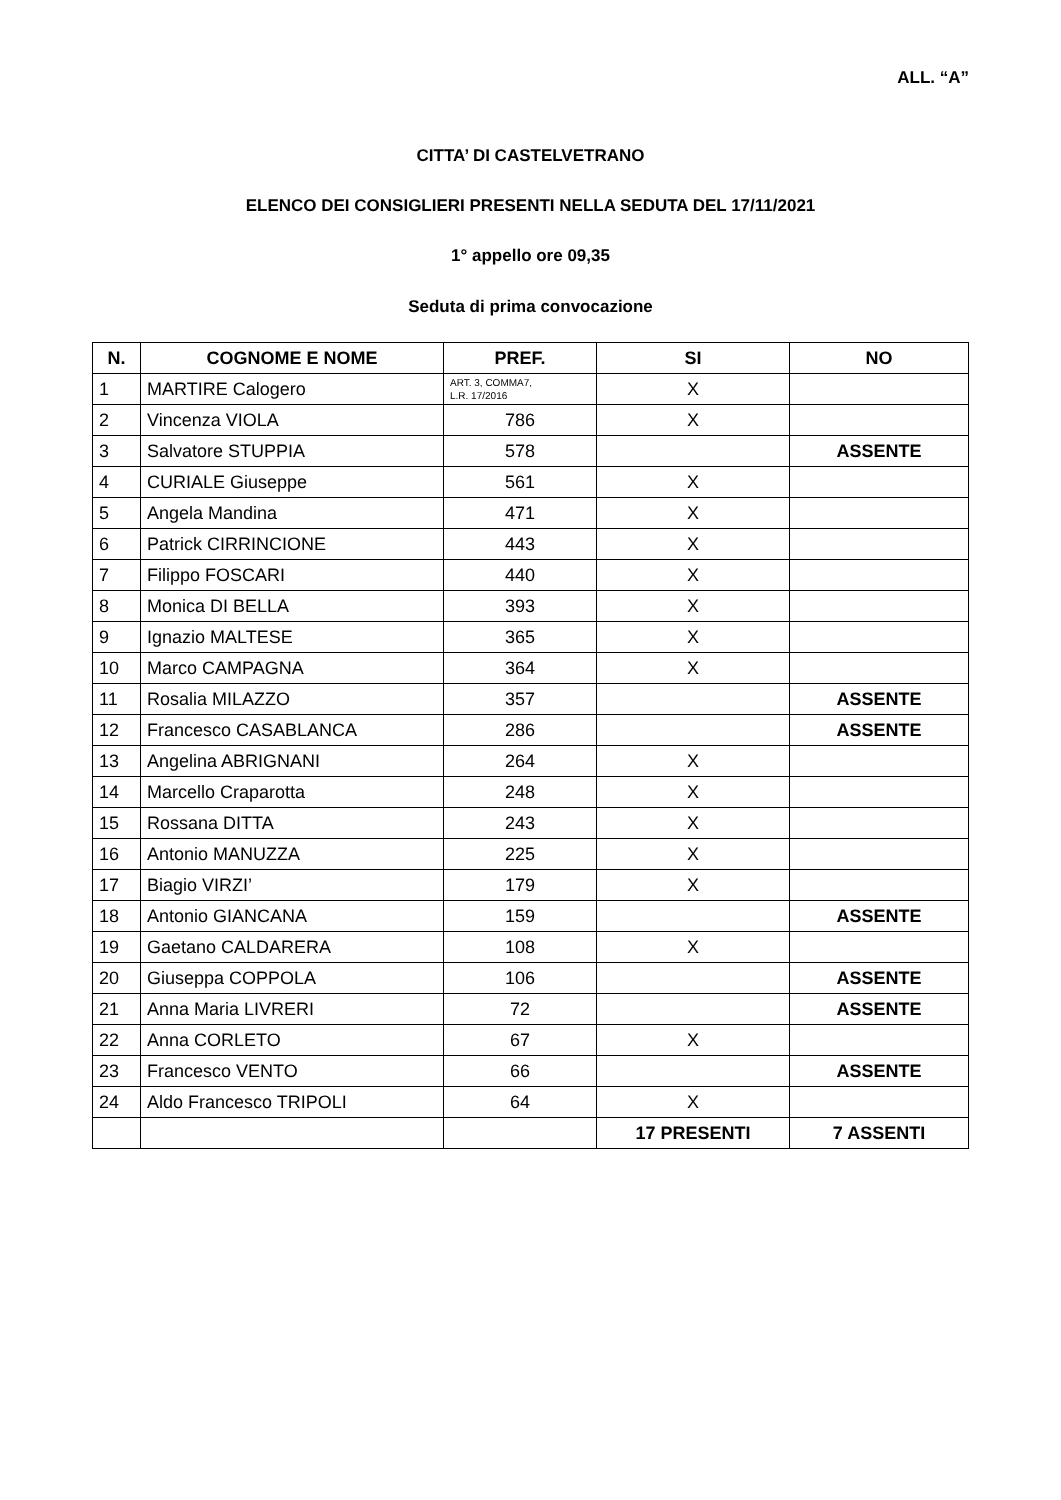ALL. “A”
CITTA’ DI CASTELVETRANO
ELENCO DEI CONSIGLIERI PRESENTI NELLA SEDUTA DEL 17/11/2021
1° appello ore 09,35
Seduta di prima convocazione
| N. | COGNOME E NOME | PREF. | SI | NO |
| --- | --- | --- | --- | --- |
| 1 | MARTIRE Calogero | ART. 3, COMMA7, L.R. 17/2016 | X | |
| 2 | Vincenza VIOLA | 786 | X | |
| 3 | Salvatore STUPPIA | 578 | | ASSENTE |
| 4 | CURIALE Giuseppe | 561 | X | |
| 5 | Angela Mandina | 471 | X | |
| 6 | Patrick CIRRINCIONE | 443 | X | |
| 7 | Filippo FOSCARI | 440 | X | |
| 8 | Monica DI BELLA | 393 | X | |
| 9 | Ignazio MALTESE | 365 | X | |
| 10 | Marco CAMPAGNA | 364 | X | |
| 11 | Rosalia MILAZZO | 357 | | ASSENTE |
| 12 | Francesco CASABLANCA | 286 | | ASSENTE |
| 13 | Angelina ABRIGNANI | 264 | X | |
| 14 | Marcello Craparotta | 248 | X | |
| 15 | Rossana DITTA | 243 | X | |
| 16 | Antonio MANUZZA | 225 | X | |
| 17 | Biagio VIRZI’ | 179 | X | |
| 18 | Antonio GIANCANA | 159 | | ASSENTE |
| 19 | Gaetano CALDARERA | 108 | X | |
| 20 | Giuseppa COPPOLA | 106 | | ASSENTE |
| 21 | Anna Maria LIVRERI | 72 | | ASSENTE |
| 22 | Anna CORLETO | 67 | X | |
| 23 | Francesco VENTO | 66 | | ASSENTE |
| 24 | Aldo Francesco TRIPOLI | 64 | X | |
| | | | 17 PRESENTI | 7 ASSENTI |